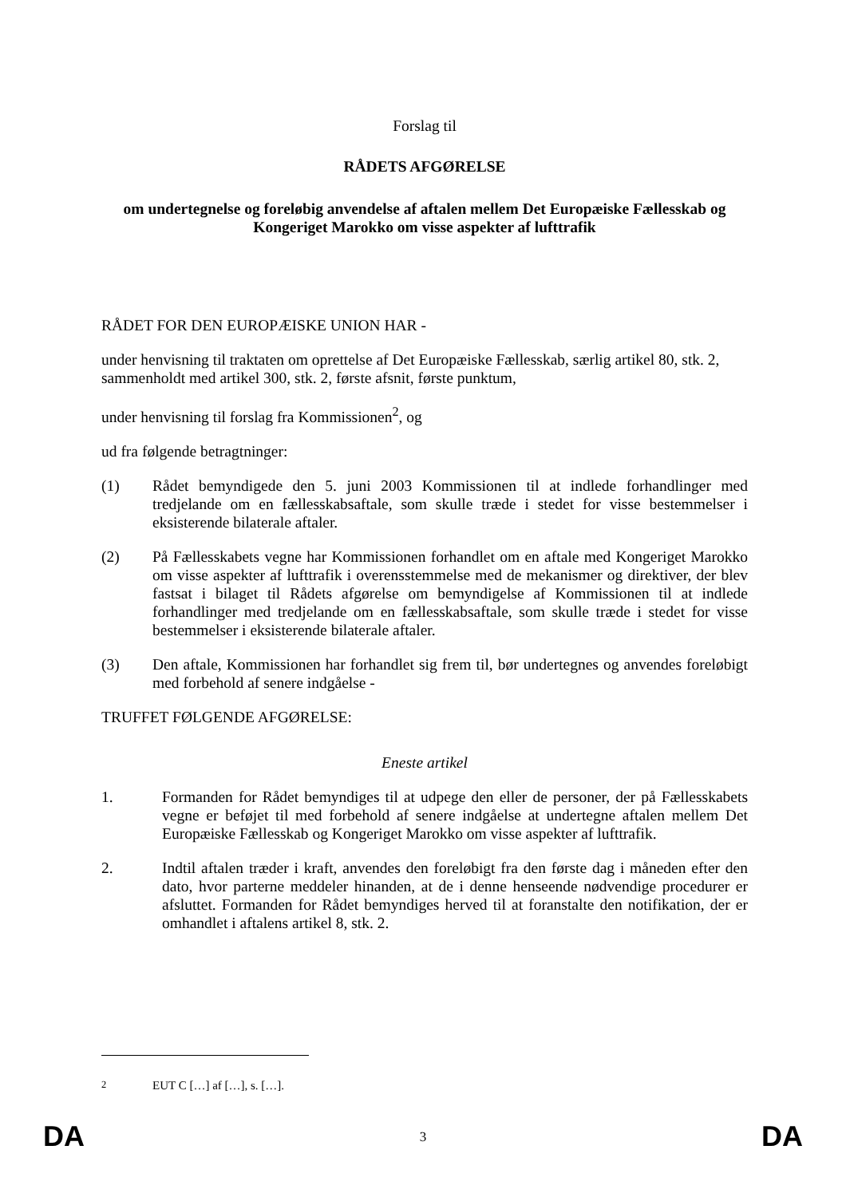Forslag til
RÅDETS AFGØRELSE
om undertegnelse og foreløbig anvendelse af aftalen mellem Det Europæiske Fællesskab og Kongeriget Marokko om visse aspekter af lufttrafik
RÅDET FOR DEN EUROPÆISKE UNION HAR -
under henvisning til traktaten om oprettelse af Det Europæiske Fællesskab, særlig artikel 80, stk. 2, sammenholdt med artikel 300, stk. 2, første afsnit, første punktum,
under henvisning til forslag fra Kommissionen<sup>2</sup>, og
ud fra følgende betragtninger:
(1) Rådet bemyndigede den 5. juni 2003 Kommissionen til at indlede forhandlinger med tredjelande om en fællesskabsaftale, som skulle træde i stedet for visse bestemmelser i eksisterende bilaterale aftaler.
(2) På Fællesskabets vegne har Kommissionen forhandlet om en aftale med Kongeriget Marokko om visse aspekter af lufttrafik i overensstemmelse med de mekanismer og direktiver, der blev fastsat i bilaget til Rådets afgørelse om bemyndigelse af Kommissionen til at indlede forhandlinger med tredjelande om en fællesskabsaftale, som skulle træde i stedet for visse bestemmelser i eksisterende bilaterale aftaler.
(3) Den aftale, Kommissionen har forhandlet sig frem til, bør undertegnes og anvendes foreløbigt med forbehold af senere indgåelse -
TRUFFET FØLGENDE AFGØRELSE:
Eneste artikel
1. Formanden for Rådet bemyndiges til at udpege den eller de personer, der på Fællesskabets vegne er beføjet til med forbehold af senere indgåelse at undertegne aftalen mellem Det Europæiske Fællesskab og Kongeriget Marokko om visse aspekter af lufttrafik.
2. Indtil aftalen træder i kraft, anvendes den foreløbigt fra den første dag i måneden efter den dato, hvor parterne meddeler hinanden, at de i denne henseende nødvendige procedurer er afsluttet. Formanden for Rådet bemyndiges herved til at foranstalte den notifikation, der er omhandlet i aftalens artikel 8, stk. 2.
<sup>2</sup> EUT C […] af […], s. […].
DA
3 DA